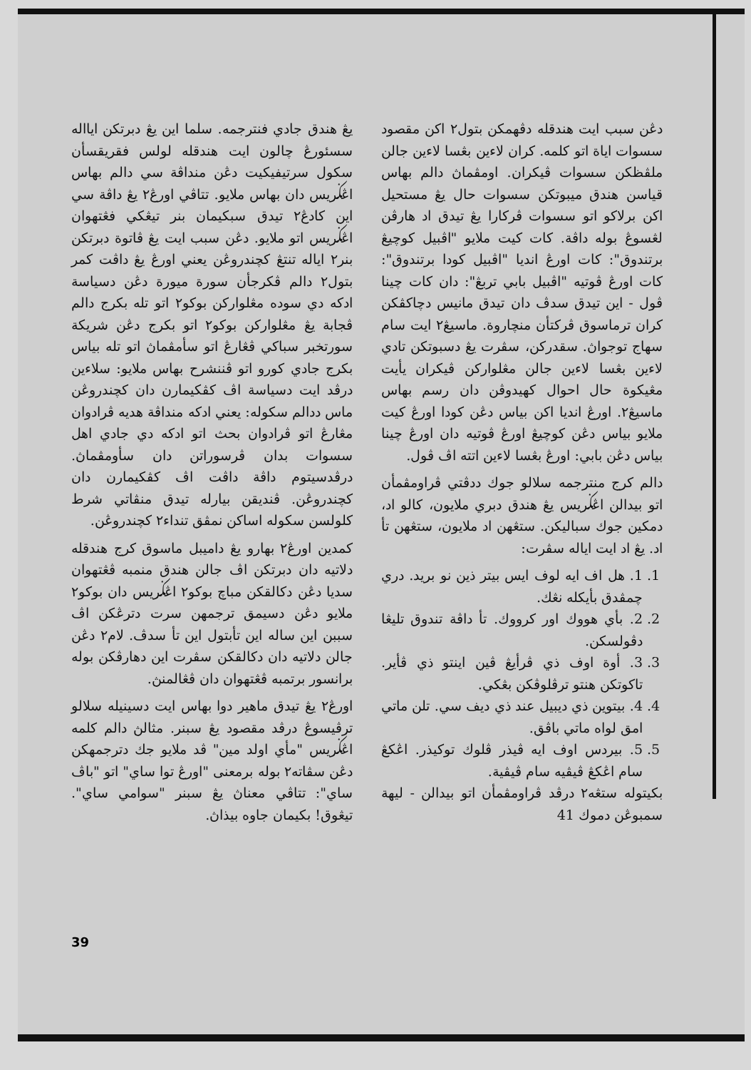يڠ هندق جادي فنترجمه. سلما اين يڠ دبرتكن ايااله سسئورڠ چالون ايت هندقله لولس فقريقسأن سكول سرتيفيکيت دڠن منداڤة سي دالم بهاس اڠݢريس دان بهاس ملايو. تتاڤي اورڠ٢ يڠ داڤة سي اين كادڠ٢ تيدق سبكيمان بنر تيڠكي فڠتهوان اڠݢريس اتو ملايو. دڠن سبب ايت يڠ ڤاتوة دبرتكن بنر٢ اياله تنتڠ كچندروڠن يعني اورڠ يڠ داڤت كمر بتول٢ دالم ڤكرجأن سورة ميورة دڠن دسياسة ادكه دي سوده مڠلواركن بوكو٢ اتو تله بكرج دالم ڤجابة يڠ مڠلواركن بوكو٢ اتو بكرج دڠن شريكة سورتخبر سباکي ڤڠارڠ اتو سأمڤماڽ اتو تله بياس بكرج جادي كورو اتو ڤننشرح بهاس ملايو: سلاءين درڤد ايت دسياسة اڤ كڤكيمارن دان كچندروڠن ماس ددالم سكوله: يعني ادكه منداڤة هديه ڤرادوان مڠارڠ اتو ڤرادوان بحث اتو ادكه دي جادي اهل سسوات بدان ڤرسوراتن دان سأومڤماڽ. درڤدسيتوم داڤة داڤت اڤ كڤكيمارن دان كچندروڠن. ڤنديقن بيارله تيدق منڤاتي شرط كلولسن سكوله اساكن نمڤق تنداء٢ كچندروڠن.
كمدين اورڠ٢ بهارو يڠ داميبل ماسوق كرج هندقله دلاتيه دان دبرتكن اڤ جالن هندق منمبه ڤڠتهوان سديا دڠن دكالقكن مباچ بوكو٢ اڠݢريس دان بوكو٢ ملايو دڠن دسيمق ترجمهن سرت دترڠكن اڤ سببن اين ساله اين تأبتول اين تأ سدڤ. لام٢ دڠن جالن دلاتيه دان دكالقكن سڤرت اين دهارڤكن بوله برانسور برتمبه ڤڠتهوان دان ڤڠالمنڽ.
اورڠ٢ يڠ تيدق ماهير دوا بهاس ايت دسينيله سلالو ترڤيسوڠ درڤد مقصود يڠ سبنر. مثالڽ دالم كلمه اڠݢريس "مأي اولد مين" ڤد ملايو جك دترجمهكن دڠن سڤاته٢ بوله برمعنى "اورڠ توا ساي" اتو "باڤ ساي": تتاڤي معناڽ يڠ سبنر "سوامي ساي". تيڠوق! بكيمان جاوه بيذاڽ.
دڠن سبب ايت هندقله دڤهمكن بتول٢ اكن مقصود سسوات اياة اتو كلمه. كران لاءين بڠسا لاءين جالن ملڤظكن سسوات ڤيكران. اومڤماڽ دالم بهاس قياسن هندق ميبوتكن سسوات حال يڠ مستحيل اكن برلاكو اتو سسوات ڤركارا يڠ تيدق اد هارڤن لڠسوڠ بوله داڤة. كات كيت ملايو "اڤبيل كوچيڠ برتندوق": كات اورڠ انديا "اڤبيل كودا برتندوق": كات اورڠ ڤوتيه "اڤبيل بابي تربڠ": دان كات چينا ڤول - اين تيدق سدڤ دان تيدق مانيس دچاكڤكن كران ترماسوق ڤركتأن منچاروة. ماسيڠ٢ ايت سام سهاج توجواڽ. سقدركن، سڤرت يڠ دسبوتكن تادي لاءين بڠسا لاءين جالن مڠلواركن ڤيكران يأيت مڠيكوة حال احوال كهيدوڤن دان رسم بهاس ماسيڠ٢. اورڠ انديا اكن بياس دڠن كودا اورڠ كيت ملايو بياس دڠن كوچيڠ اورڠ ڤوتيه دان اورڠ چينا بياس دڠن بابي: اورڠ بڠسا لاءين اتته اڤ ڤول.
دالم كرج منترجمه سلالو جوك ددڤتي ڤراومڤمأن اتو بيدالن اڠݢريس يڠ هندق دبري ملايون، كالو اد، دمكين جوك سباليكن. ستڠهن اد ملايون، ستڠهن تأ اد. يڠ اد ايت اياله سڤرت:
1. 1. هل اف ايه لوف ايس بيتر ذين نو بريد. دري چمڤدق بأيكله نڠك.
2. 2. بأي هووك اور كرووك. تأ داڤة تندوق تليڠا دڤولسكن.
3. 3. أوة اوف ذي ڤرأيڠ ڤين اينتو ذي ڤأير. تاكوتكن هنتو ترڤلوڤكن بڠكي.
4. 4. بيتوين ذي ديبيل عند ذي ديف سي. تلن ماتي امق لواه ماتي باڤق.
5. 5. بيردس اوف ايه ڤيذر ڤلوك توكيذر. اڠكڠ سام اڠكڠ ڤيڤيه سام ڤيڤية.
بكيتوله ستڠه٢ درڤد ڤراومڤمأن اتو بيدالن - ليهة سمبوڠن دموك 41
39